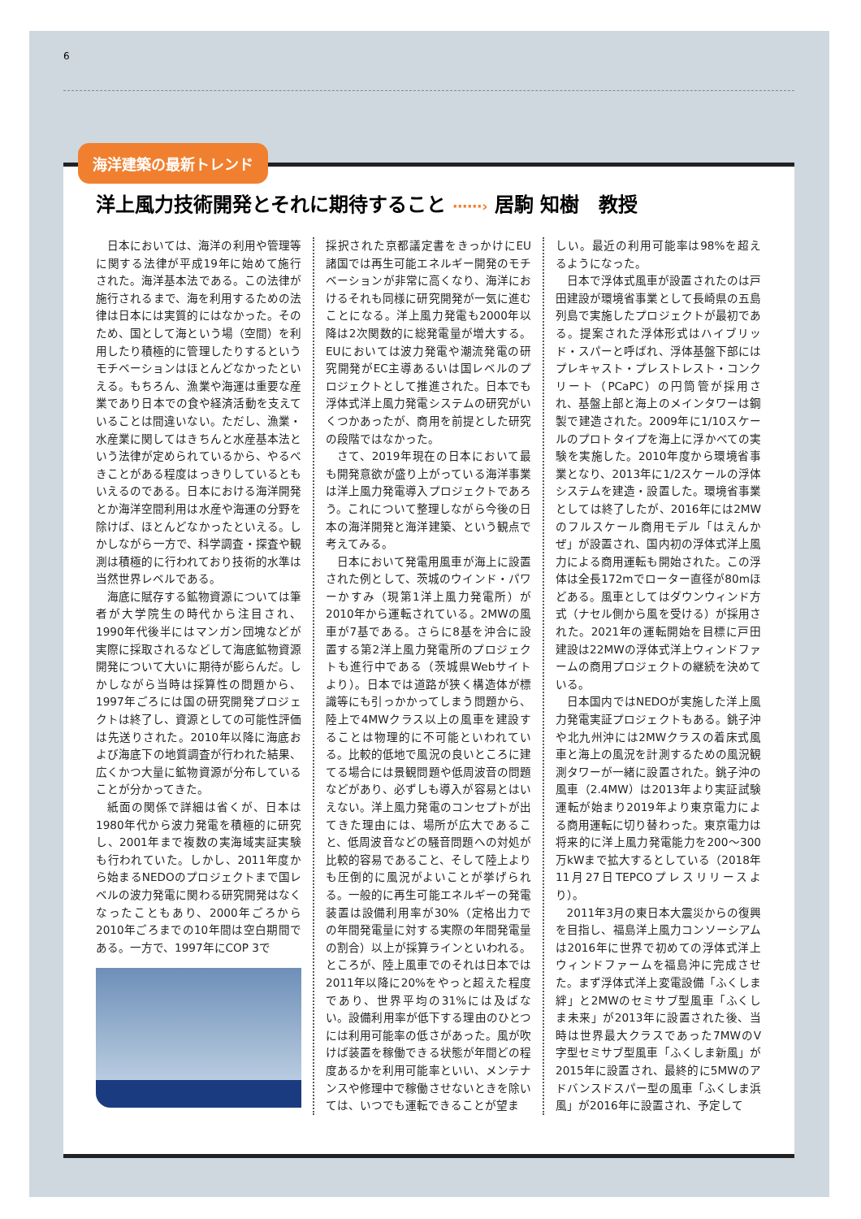6
海洋建築の最新トレンド
洋上風力技術開発とそれに期待すること ⋯⋯› 居駒 知樹　教授
日本においては、海洋の利用や管理等に関する法律が平成19年に始めて施行された。海洋基本法である。この法律が施行されるまで、海を利用するための法律は日本には実質的にはなかった。そのため、国として海という場（空間）を利用したり積極的に管理したりするというモチベーションはほとんどなかったといえる。もちろん、漁業や海運は重要な産業であり日本での食や経済活動を支えていることは間違いない。ただし、漁業・水産業に関してはきちんと水産基本法という法律が定められているから、やるべきことがある程度はっきりしているともいえるのである。日本における海洋開発とか海洋空間利用は水産や海運の分野を除けば、ほとんどなかったといえる。しかしながら一方で、科学調査・探査や観測は積極的に行われており技術的水準は当然世界レベルである。
海底に賦存する鉱物資源については筆者が大学院生の時代から注目され、1990年代後半にはマンガン団塊などが実際に採取されるなどして海底鉱物資源開発について大いに期待が膨らんだ。しかしながら当時は採算性の問題から、1997年ごろには国の研究開発プロジェクトは終了し、資源としての可能性評価は先送りされた。2010年以降に海底および海底下の地質調査が行われた結果、広くかつ大量に鉱物資源が分布していることが分かってきた。
紙面の関係で詳細は省くが、日本は1980年代から波力発電を積極的に研究し、2001年まで複数の実海域実証実験も行われていた。しかし、2011年度から始まるNEDOのプロジェクトまで国レベルの波力発電に関わる研究開発はなくなったこともあり、2000年ごろから2010年ごろまでの10年間は空白期間である。一方で、1997年にCOP 3で
採択された京都議定書をきっかけにEU諸国では再生可能エネルギー開発のモチベーションが非常に高くなり、海洋におけるそれも同様に研究開発が一気に進むことになる。洋上風力発電も2000年以降は2次関数的に総発電量が増大する。EUにおいては波力発電や潮流発電の研究開発がEC主導あるいは国レベルのプロジェクトとして推進された。日本でも浮体式洋上風力発電システムの研究がいくつかあったが、商用を前提とした研究の段階ではなかった。
さて、2019年現在の日本において最も開発意欲が盛り上がっている海洋事業は洋上風力発電導入プロジェクトであろう。これについて整理しながら今後の日本の海洋開発と海洋建築、という観点で考えてみる。
日本において発電用風車が海上に設置された例として、茨城のウインド・パワーかすみ（現第1洋上風力発電所）が2010年から運転されている。2MWの風車が7基である。さらに8基を沖合に設置する第2洋上風力発電所のプロジェクトも進行中である（茨城県Webサイトより）。日本では道路が狭く構造体が標識等にも引っかかってしまう問題から、陸上で4MWクラス以上の風車を建設することは物理的に不可能といわれている。比較的低地で風況の良いところに建てる場合には景観問題や低周波音の問題などがあり、必ずしも導入が容易とはいえない。洋上風力発電のコンセプトが出てきた理由には、場所が広大であること、低周波音などの騒音問題への対処が比較的容易であること、そして陸上よりも圧倒的に風況がよいことが挙げられる。一般的に再生可能エネルギーの発電装置は設備利用率が30%（定格出力での年間発電量に対する実際の年間発電量の割合）以上が採算ラインといわれる。ところが、陸上風車でのそれは日本では2011年以降に20%をやっと超えた程度であり、世界平均の31%には及ばない。設備利用率が低下する理由のひとつには利用可能率の低さがあった。風が吹けば装置を稼働できる状態が年間どの程度あるかを利用可能率といい、メンテナンスや修理中で稼働させないときを除いては、いつでも運転できることが望ま
しい。最近の利用可能率は98%を超えるようになった。
日本で浮体式風車が設置されたのは戸田建設が環境省事業として長崎県の五島列島で実施したプロジェクトが最初である。提案された浮体形式はハイブリッド・スパーと呼ばれ、浮体基盤下部にはプレキャスト・プレストレスト・コンクリート（PCaPC）の円筒管が採用され、基盤上部と海上のメインタワーは鋼製で建造された。2009年に1/10スケールのプロトタイプを海上に浮かべての実験を実施した。2010年度から環境省事業となり、2013年に1/2スケールの浮体システムを建造・設置した。環境省事業としては終了したが、2016年には2MWのフルスケール商用モデル「はえんかぜ」が設置され、国内初の浮体式洋上風力による商用運転も開始された。この浮体は全長172mでローター直径が80mほどある。風車としてはダウンウィンド方式（ナセル側から風を受ける）が採用された。2021年の運転開始を目標に戸田建設は22MWの浮体式洋上ウィンドファームの商用プロジェクトの継続を決めている。
日本国内ではNEDOが実施した洋上風力発電実証プロジェクトもある。銚子沖や北九州沖には2MWクラスの着床式風車と海上の風況を計測するための風況観測タワーが一緒に設置された。銚子沖の風車（2.4MW）は2013年より実証試験運転が始まり2019年より東京電力による商用運転に切り替わった。東京電力は将来的に洋上風力発電能力を200～300万kWまで拡大するとしている（2018年11月27日TEPCOプレスリリースより）。
2011年3月の東日本大震災からの復興を目指し、福島洋上風力コンソーシアムは2016年に世界で初めての浮体式洋上ウィンドファームを福島沖に完成させた。まず浮体式洋上変電設備「ふくしま絆」と2MWのセミサブ型風車「ふくしま未来」が2013年に設置された後、当時は世界最大クラスであった7MWのV字型セミサブ型風車「ふくしま新風」が2015年に設置され、最終的に5MWのアドバンスドスパー型の風車「ふくしま浜風」が2016年に設置され、予定して